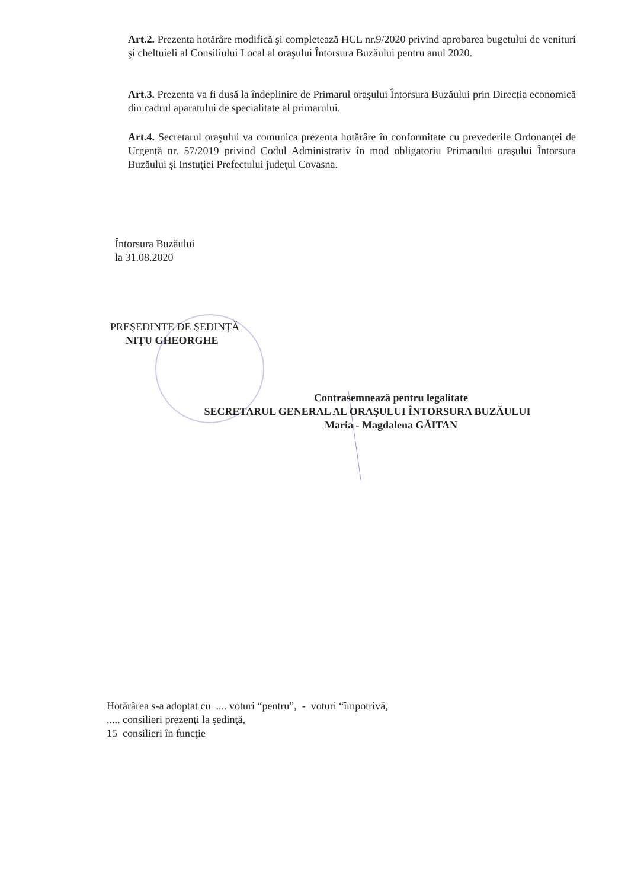Art.2. Prezenta hotărâre modifică şi completează HCL nr.9/2020 privind aprobarea bugetului de venituri şi cheltuieli al Consiliului Local al oraşului Întorsura Buzăului pentru anul 2020.
Art.3. Prezenta va fi dusă la îndeplinire de Primarul oraşului Întorsura Buzăului prin Direcția economică din cadrul aparatului de specialitate al primarului.
Art.4. Secretarul oraşului va comunica prezenta hotărâre în conformitate cu prevederile Ordonanței de Urgență nr. 57/2019 privind Codul Administrativ în mod obligatoriu Primarului oraşului Întorsura Buzăului şi Instuţiei Prefectului judeţul Covasna.
Întorsura Buzăului
la 31.08.2020
PREŞEDINTE DE ŞEDINŢĂ
NIŢU GHEORGHE
Contrasemnează pentru legalitate
SECRETARUL GENERAL AL ORAŞULUI ÎNTORSURA BUZĂULUI
Maria - Magdalena GĂITAN
Hotărârea s-a adoptat cu .... voturi “pentru”, - voturi “împotrivă,
..... consilieri prezenţi la şedinţă,
15 consilieri în funcţie